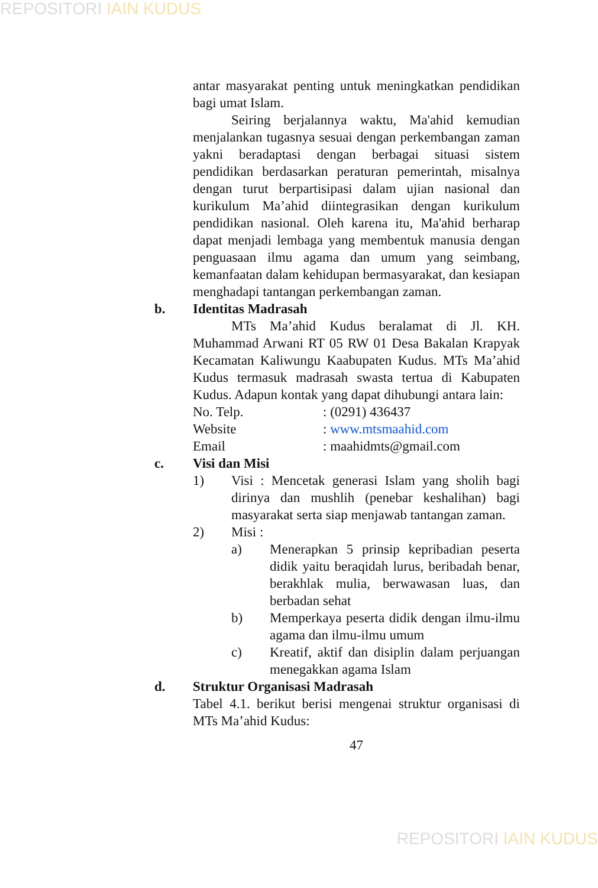REPOSITORI IAIN KUDUS
antar masyarakat penting untuk meningkatkan pendidikan bagi umat Islam.
Seiring berjalannya waktu, Ma'ahid kemudian menjalankan tugasnya sesuai dengan perkembangan zaman yakni beradaptasi dengan berbagai situasi sistem pendidikan berdasarkan peraturan pemerintah, misalnya dengan turut berpartisipasi dalam ujian nasional dan kurikulum Ma’ahid diintegrasikan dengan kurikulum pendidikan nasional. Oleh karena itu, Ma'ahid berharap dapat menjadi lembaga yang membentuk manusia dengan penguasaan ilmu agama dan umum yang seimbang, kemanfaatan dalam kehidupan bermasyarakat, dan kesiapan menghadapi tantangan perkembangan zaman.
b. Identitas Madrasah
MTs Ma’ahid Kudus beralamat di Jl. KH. Muhammad Arwani RT 05 RW 01 Desa Bakalan Krapyak Kecamatan Kaliwungu Kaabupaten Kudus. MTs Ma’ahid Kudus termasuk madrasah swasta tertua di Kabupaten Kudus. Adapun kontak yang dapat dihubungi antara lain:
No. Telp. : (0291) 436437
Website : www.mtsmaahid.com
Email : maahidmts@gmail.com
c. Visi dan Misi
1) Visi : Mencetak generasi Islam yang sholih bagi dirinya dan mushlih (penebar keshalihan) bagi masyarakat serta siap menjawab tantangan zaman.
2) Misi :
a) Menerapkan 5 prinsip kepribadian peserta didik yaitu beraqidah lurus, beribadah benar, berakhlak mulia, berwawasan luas, dan berbadan sehat
b) Memperkaya peserta didik dengan ilmu-ilmu agama dan ilmu-ilmu umum
c) Kreatif, aktif dan disiplin dalam perjuangan menegakkan agama Islam
d. Struktur Organisasi Madrasah
Tabel 4.1. berikut berisi mengenai struktur organisasi di MTs Ma’ahid Kudus:
47
REPOSITORI IAIN KUDUS